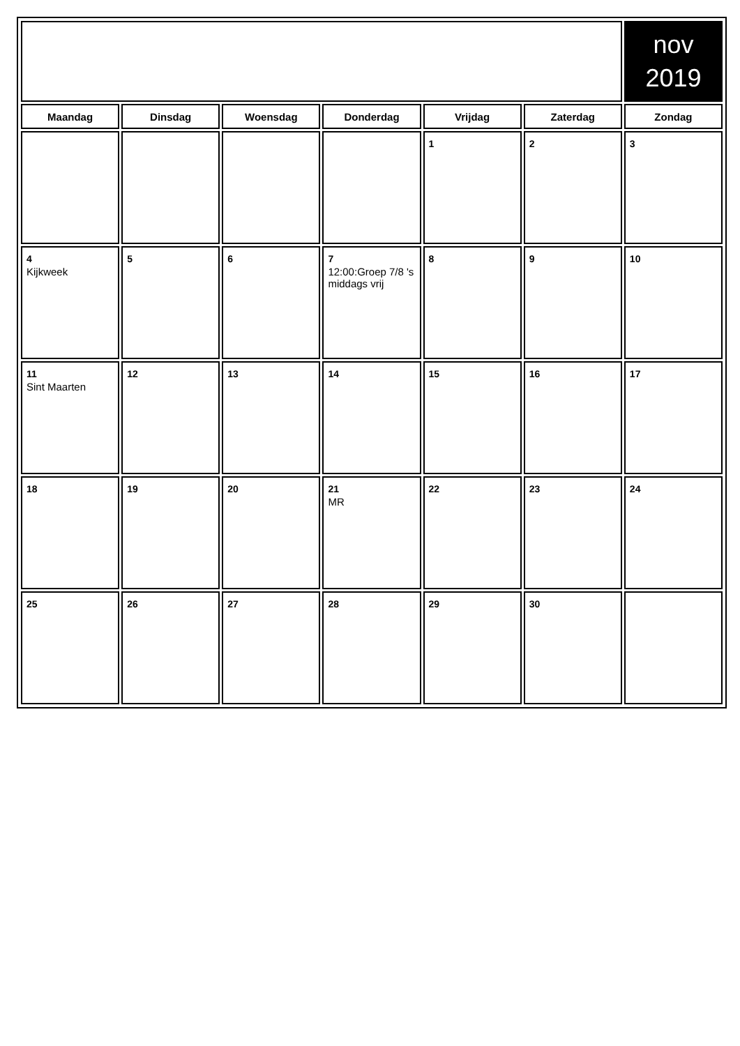| | | | | | | nov 2019 |
| Maandag | Dinsdag | Woensdag | Donderdag | Vrijdag | Zaterdag | Zondag |
| | | | | 1 | 2 | 3 |
| 4 Kijkweek | 5 | 6 | 7 12:00:Groep 7/8 's middags vrij | 8 | 9 | 10 |
| 11 Sint Maarten | 12 | 13 | 14 | 15 | 16 | 17 |
| 18 | 19 | 20 | 21 MR | 22 | 23 | 24 |
| 25 | 26 | 27 | 28 | 29 | 30 | |